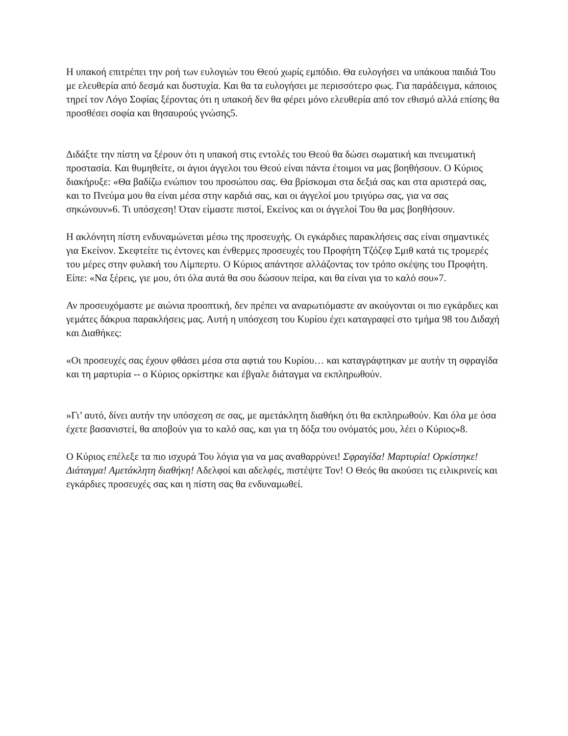Η υπακοή επιτρέπει την ροή των ευλογιών του Θεού χωρίς εμπόδιο. Θα ευλογήσει να υπάκουα παιδιά Του με ελευθερία από δεσμά και δυστυχία. Και θα τα ευλογήσει με περισσότερο φως. Για παράδειγμα, κάποιος τηρεί τον Λόγο Σοφίας ξέροντας ότι η υπακοή δεν θα φέρει μόνο ελευθερία από τον εθισμό αλλά επίσης θα προσθέσει σοφία και θησαυρούς γνώσης5.
Διδάξτε την πίστη να ξέρουν ότι η υπακοή στις εντολές του Θεού θα δώσει σωματική και πνευματική προστασία. Και θυμηθείτε, οι άγιοι άγγελοι του Θεού είναι πάντα έτοιμοι να μας βοηθήσουν. Ο Κύριος διακήρυξε: «Θα βαδίζω ενώπιον του προσώπου σας. Θα βρίσκομαι στα δεξιά σας και στα αριστερά σας, και το Πνεύμα μου θα είναι μέσα στην καρδιά σας, και οι άγγελοί μου τριγύρω σας, για να σας σηκώνουν»6. Τι υπόσχεση! Όταν είμαστε πιστοί, Εκείνος και οι άγγελοί Του θα μας βοηθήσουν.
Η ακλόνητη πίστη ενδυναμώνεται μέσω της προσευχής. Οι εγκάρδιες παρακλήσεις σας είναι σημαντικές για Εκείνον. Σκεφτείτε τις έντονες και ένθερμες προσευχές του Προφήτη Τζόζεφ Σμιθ κατά τις τρομερές του μέρες στην φυλακή του Λίμπερτυ. Ο Κύριος απάντησε αλλάζοντας τον τρόπο σκέψης του Προφήτη. Είπε: «Να ξέρεις, γιε μου, ότι όλα αυτά θα σου δώσουν πείρα, και θα είναι για το καλό σου»7.
Αν προσευχόμαστε με αιώνια προοπτική, δεν πρέπει να αναρωτιόμαστε αν ακούγονται οι πιο εγκάρδιες και γεμάτες δάκρυα παρακλήσεις μας. Αυτή η υπόσχεση του Κυρίου έχει καταγραφεί στο τμήμα 98 του Διδαχή και Διαθήκες:
«Οι προσευχές σας έχουν φθάσει μέσα στα αφτιά του Κυρίου… και καταγράφτηκαν με αυτήν τη σφραγίδα και τη μαρτυρία -- ο Κύριος ορκίστηκε και έβγαλε διάταγμα να εκπληρωθούν.
»Γι’ αυτό, δίνει αυτήν την υπόσχεση σε σας, με αμετάκλητη διαθήκη ότι θα εκπληρωθούν. Και όλα με όσα έχετε βασανιστεί, θα αποβούν για το καλό σας, και για τη δόξα του ονόματός μου, λέει ο Κύριος»8.
Ο Κύριος επέλεξε τα πιο ισχυρά Του λόγια για να μας αναθαρρύνει! Σφραγίδα! Μαρτυρία! Ορκίστηκε! Διάταγμα! Αμετάκλητη διαθήκη! Αδελφοί και αδελφές, πιστέψτε Τον! Ο Θεός θα ακούσει τις ειλικρινείς και εγκάρδιες προσευχές σας και η πίστη σας θα ενδυναμωθεί.